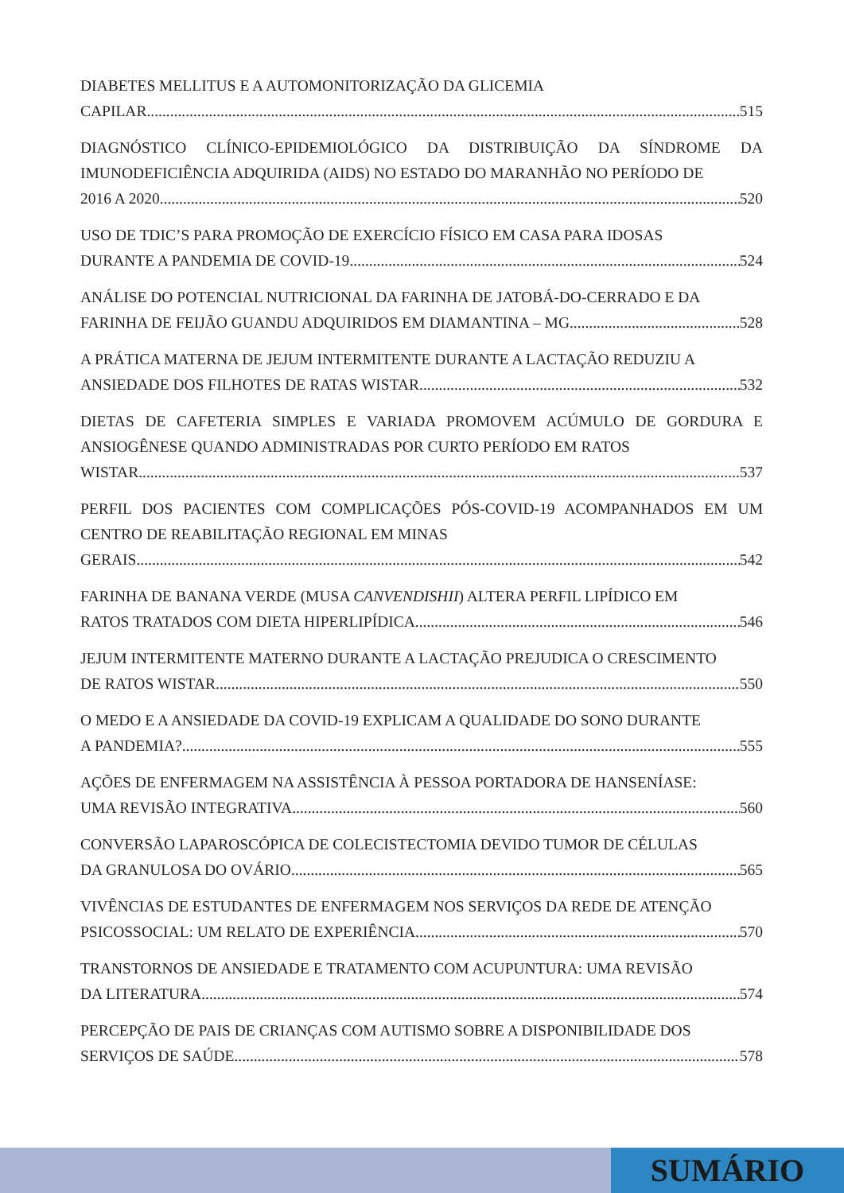DIABETES MELLITUS E A AUTOMONITORIZAÇÃO DA GLICEMIA
CAPILAR 515
DIAGNÓSTICO CLÍNICO-EPIDEMIOLÓGICO DA DISTRIBUIÇÃO DA SÍNDROME DA IMUNODEFICIÊNCIA ADQUIRIDA (AIDS) NO ESTADO DO MARANHÃO NO PERÍODO DE
2016 A 2020 520
USO DE TDIC’S PARA PROMOÇÃO DE EXERCÍCIO FÍSICO EM CASA PARA IDOSAS
DURANTE A PANDEMIA DE COVID-19 524
ANÁLISE DO POTENCIAL NUTRICIONAL DA FARINHA DE JATOBÁ-DO-CERRADO E DA
FARINHA DE FEIJÃO GUANDU ADQUIRIDOS EM DIAMANTINA – MG 528
A PRÁTICA MATERNA DE JEJUM INTERMITENTE DURANTE A LACTAÇÃO REDUZIU A
ANSIEDADE DOS FILHOTES DE RATAS WISTAR 532
DIETAS DE CAFETERIA SIMPLES E VARIADA PROMOVEM ACÚMULO DE GORDURA E ANSIOGÊNESE QUANDO ADMINISTRADAS POR CURTO PERÍODO EM RATOS
WISTAR 537
PERFIL DOS PACIENTES COM COMPLICAÇÕES PÓS-COVID-19 ACOMPANHADOS EM UM CENTRO DE REABILITAÇÃO REGIONAL EM MINAS
GERAIS 542
FARINHA DE BANANA VERDE (MUSA CANVENDISHII) ALTERA PERFIL LIPÍDICO EM
RATOS TRATADOS COM DIETA HIPERLIPÍDICA 546
JEJUM INTERMITENTE MATERNO DURANTE A LACTAÇÃO PREJUDICA O CRESCIMENTO
DE RATOS WISTAR 550
O MEDO E A ANSIEDADE DA COVID-19 EXPLICAM A QUALIDADE DO SONO DURANTE
A PANDEMIA? 555
AÇÕES DE ENFERMAGEM NA ASSISTÊNCIA À PESSOA PORTADORA DE HANSENÍASE:
UMA REVISÃO INTEGRATIVA 560
CONVERSÃO LAPAROSCÓPICA DE COLECISTECTOMIA DEVIDO TUMOR DE CÉLULAS
DA GRANULOSA DO OVÁRIO 565
VIVÊNCIAS DE ESTUDANTES DE ENFERMAGEM NOS SERVIÇOS DA REDE DE ATENÇÃO
PSICOSSOCIAL: UM RELATO DE EXPERIÊNCIA 570
TRANSTORNOS DE ANSIEDADE E TRATAMENTO COM ACUPUNTURA: UMA REVISÃO
DA LITERATURA 574
PERCEPÇÃO DE PAIS DE CRIANÇAS COM AUTISMO SOBRE A DISPONIBILIDADE DOS
SERVIÇOS DE SAÚDE 578
SUMÁRIO